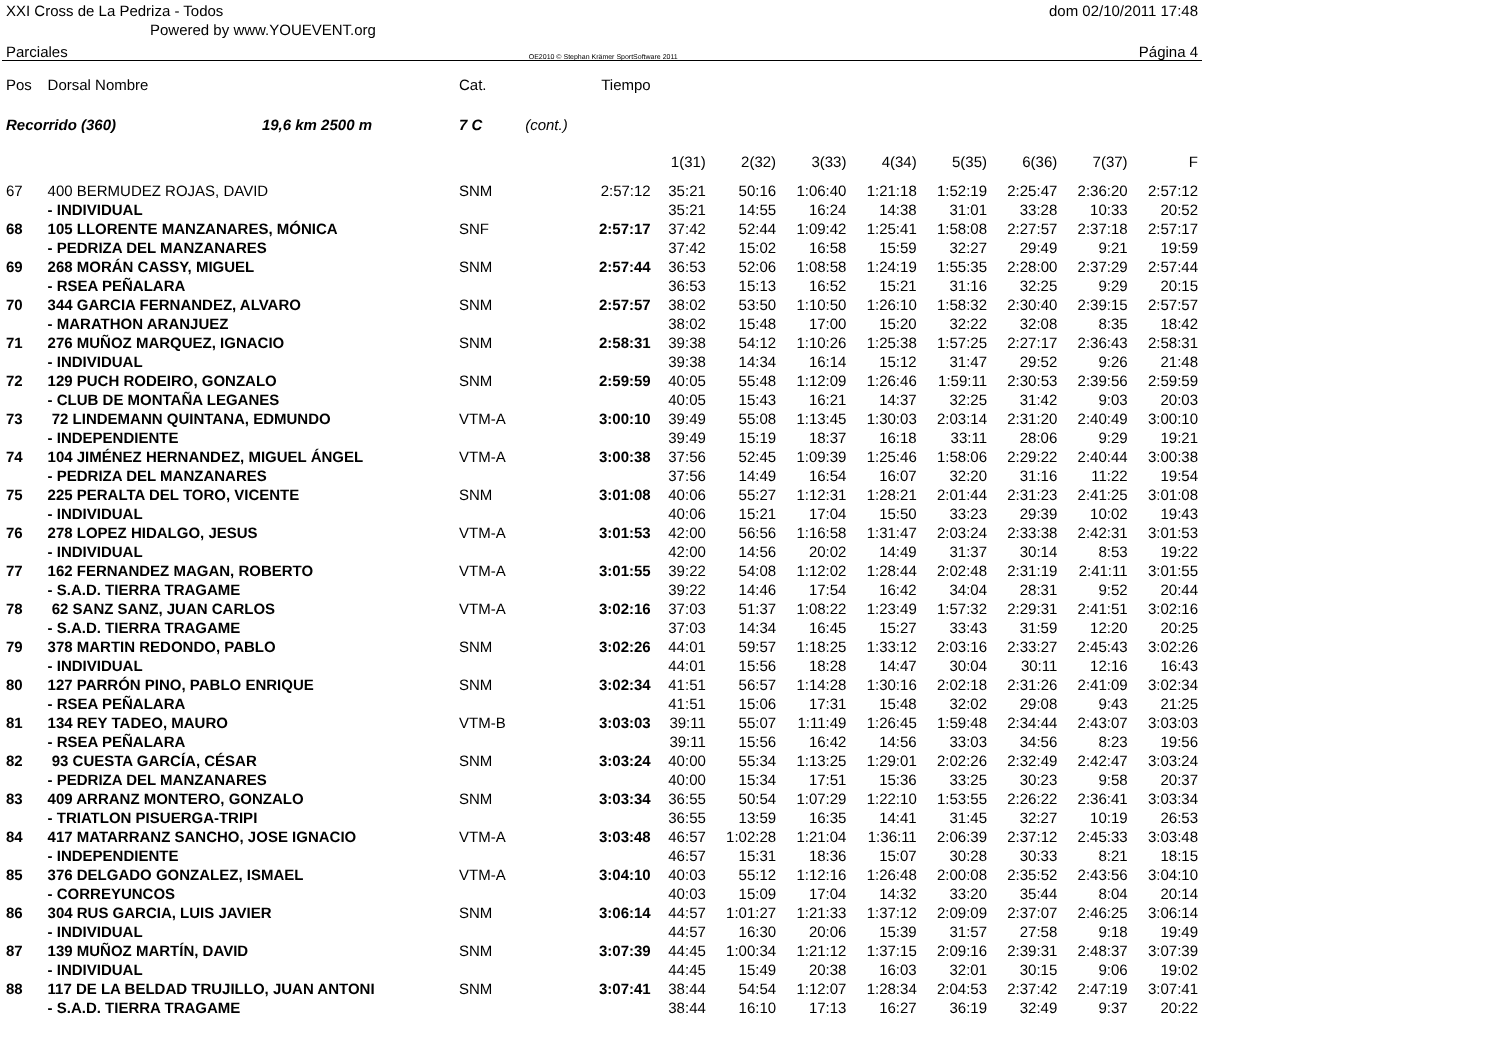XXI Cross de La Pedriza - Todos dom 02/10/2011 17:48
Powered by www.YOUEVENT.org
Parciales OE2010 © Stephan Krämer SportSoftware 2011 Página 4
| Pos | Dorsal Nombre | Cat. | | Tiempo | | | | | | | | |
| --- | --- | --- | --- | --- | --- | --- | --- | --- | --- | --- | --- | --- |
| Recorrido (360) 19,6 km 2500 m | | 7 C | (cont.) | | | | | | | | | |
| | | | | | 1(31) | 2(32) | 3(33) | 4(34) | 5(35) | 6(36) | 7(37) | F |
| 67 | 400 BERMUDEZ ROJAS, DAVID | SNM | | 2:57:12 | 35:21 | 50:16 | 1:06:40 | 1:21:18 | 1:52:19 | 2:25:47 | 2:36:20 | 2:57:12 |
| | - INDIVIDUAL | | | | 35:21 | 14:55 | 16:24 | 14:38 | 31:01 | 33:28 | 10:33 | 20:52 |
| 68 | 105 LLORENTE MANZANARES, MÓNICA | SNF | | 2:57:17 | 37:42 | 52:44 | 1:09:42 | 1:25:41 | 1:58:08 | 2:27:57 | 2:37:18 | 2:57:17 |
| | - PEDRIZA DEL MANZANARES | | | | 37:42 | 15:02 | 16:58 | 15:59 | 32:27 | 29:49 | 9:21 | 19:59 |
| 69 | 268 MORÁN CASSY, MIGUEL | SNM | | 2:57:44 | 36:53 | 52:06 | 1:08:58 | 1:24:19 | 1:55:35 | 2:28:00 | 2:37:29 | 2:57:44 |
| | - RSEA PEÑALARA | | | | 36:53 | 15:13 | 16:52 | 15:21 | 31:16 | 32:25 | 9:29 | 20:15 |
| 70 | 344 GARCIA FERNANDEZ, ALVARO | SNM | | 2:57:57 | 38:02 | 53:50 | 1:10:50 | 1:26:10 | 1:58:32 | 2:30:40 | 2:39:15 | 2:57:57 |
| | - MARATHON ARANJUEZ | | | | 38:02 | 15:48 | 17:00 | 15:20 | 32:22 | 32:08 | 8:35 | 18:42 |
| 71 | 276 MUÑOZ MARQUEZ, IGNACIO | SNM | | 2:58:31 | 39:38 | 54:12 | 1:10:26 | 1:25:38 | 1:57:25 | 2:27:17 | 2:36:43 | 2:58:31 |
| | - INDIVIDUAL | | | | 39:38 | 14:34 | 16:14 | 15:12 | 31:47 | 29:52 | 9:26 | 21:48 |
| 72 | 129 PUCH RODEIRO, GONZALO | SNM | | 2:59:59 | 40:05 | 55:48 | 1:12:09 | 1:26:46 | 1:59:11 | 2:30:53 | 2:39:56 | 2:59:59 |
| | - CLUB DE MONTAÑA LEGANES | | | | 40:05 | 15:43 | 16:21 | 14:37 | 32:25 | 31:42 | 9:03 | 20:03 |
| 73 | 72 LINDEMANN QUINTANA, EDMUNDO | VTM-A | | 3:00:10 | 39:49 | 55:08 | 1:13:45 | 1:30:03 | 2:03:14 | 2:31:20 | 2:40:49 | 3:00:10 |
| | - INDEPENDIENTE | | | | 39:49 | 15:19 | 18:37 | 16:18 | 33:11 | 28:06 | 9:29 | 19:21 |
| 74 | 104 JIMÉNEZ HERNANDEZ, MIGUEL ÁNGEL | VTM-A | | 3:00:38 | 37:56 | 52:45 | 1:09:39 | 1:25:46 | 1:58:06 | 2:29:22 | 2:40:44 | 3:00:38 |
| | - PEDRIZA DEL MANZANARES | | | | 37:56 | 14:49 | 16:54 | 16:07 | 32:20 | 31:16 | 11:22 | 19:54 |
| 75 | 225 PERALTA DEL TORO, VICENTE | SNM | | 3:01:08 | 40:06 | 55:27 | 1:12:31 | 1:28:21 | 2:01:44 | 2:31:23 | 2:41:25 | 3:01:08 |
| | - INDIVIDUAL | | | | 40:06 | 15:21 | 17:04 | 15:50 | 33:23 | 29:39 | 10:02 | 19:43 |
| 76 | 278 LOPEZ HIDALGO, JESUS | VTM-A | | 3:01:53 | 42:00 | 56:56 | 1:16:58 | 1:31:47 | 2:03:24 | 2:33:38 | 2:42:31 | 3:01:53 |
| | - INDIVIDUAL | | | | 42:00 | 14:56 | 20:02 | 14:49 | 31:37 | 30:14 | 8:53 | 19:22 |
| 77 | 162 FERNANDEZ MAGAN, ROBERTO | VTM-A | | 3:01:55 | 39:22 | 54:08 | 1:12:02 | 1:28:44 | 2:02:48 | 2:31:19 | 2:41:11 | 3:01:55 |
| | - S.A.D. TIERRA TRAGAME | | | | 39:22 | 14:46 | 17:54 | 16:42 | 34:04 | 28:31 | 9:52 | 20:44 |
| 78 | 62 SANZ SANZ, JUAN CARLOS | VTM-A | | 3:02:16 | 37:03 | 51:37 | 1:08:22 | 1:23:49 | 1:57:32 | 2:29:31 | 2:41:51 | 3:02:16 |
| | - S.A.D. TIERRA TRAGAME | | | | 37:03 | 14:34 | 16:45 | 15:27 | 33:43 | 31:59 | 12:20 | 20:25 |
| 79 | 378 MARTIN REDONDO, PABLO | SNM | | 3:02:26 | 44:01 | 59:57 | 1:18:25 | 1:33:12 | 2:03:16 | 2:33:27 | 2:45:43 | 3:02:26 |
| | - INDIVIDUAL | | | | 44:01 | 15:56 | 18:28 | 14:47 | 30:04 | 30:11 | 12:16 | 16:43 |
| 80 | 127 PARRÓN PINO, PABLO ENRIQUE | SNM | | 3:02:34 | 41:51 | 56:57 | 1:14:28 | 1:30:16 | 2:02:18 | 2:31:26 | 2:41:09 | 3:02:34 |
| | - RSEA PEÑALARA | | | | 41:51 | 15:06 | 17:31 | 15:48 | 32:02 | 29:08 | 9:43 | 21:25 |
| 81 | 134 REY TADEO, MAURO | VTM-B | | 3:03:03 | 39:11 | 55:07 | 1:11:49 | 1:26:45 | 1:59:48 | 2:34:44 | 2:43:07 | 3:03:03 |
| | - RSEA PEÑALARA | | | | 39:11 | 15:56 | 16:42 | 14:56 | 33:03 | 34:56 | 8:23 | 19:56 |
| 82 | 93 CUESTA GARCÍA, CÉSAR | SNM | | 3:03:24 | 40:00 | 55:34 | 1:13:25 | 1:29:01 | 2:02:26 | 2:32:49 | 2:42:47 | 3:03:24 |
| | - PEDRIZA DEL MANZANARES | | | | 40:00 | 15:34 | 17:51 | 15:36 | 33:25 | 30:23 | 9:58 | 20:37 |
| 83 | 409 ARRANZ MONTERO, GONZALO | SNM | | 3:03:34 | 36:55 | 50:54 | 1:07:29 | 1:22:10 | 1:53:55 | 2:26:22 | 2:36:41 | 3:03:34 |
| | - TRIATLON PISUERGA-TRIPI | | | | 36:55 | 13:59 | 16:35 | 14:41 | 31:45 | 32:27 | 10:19 | 26:53 |
| 84 | 417 MATARRANZ SANCHO, JOSE IGNACIO | VTM-A | | 3:03:48 | 46:57 | 1:02:28 | 1:21:04 | 1:36:11 | 2:06:39 | 2:37:12 | 2:45:33 | 3:03:48 |
| | - INDEPENDIENTE | | | | 46:57 | 15:31 | 18:36 | 15:07 | 30:28 | 30:33 | 8:21 | 18:15 |
| 85 | 376 DELGADO GONZALEZ, ISMAEL | VTM-A | | 3:04:10 | 40:03 | 55:12 | 1:12:16 | 1:26:48 | 2:00:08 | 2:35:52 | 2:43:56 | 3:04:10 |
| | - CORREYUNCOS | | | | 40:03 | 15:09 | 17:04 | 14:32 | 33:20 | 35:44 | 8:04 | 20:14 |
| 86 | 304 RUS GARCIA, LUIS JAVIER | SNM | | 3:06:14 | 44:57 | 1:01:27 | 1:21:33 | 1:37:12 | 2:09:09 | 2:37:07 | 2:46:25 | 3:06:14 |
| | - INDIVIDUAL | | | | 44:57 | 16:30 | 20:06 | 15:39 | 31:57 | 27:58 | 9:18 | 19:49 |
| 87 | 139 MUÑOZ MARTÍN, DAVID | SNM | | 3:07:39 | 44:45 | 1:00:34 | 1:21:12 | 1:37:15 | 2:09:16 | 2:39:31 | 2:48:37 | 3:07:39 |
| | - INDIVIDUAL | | | | 44:45 | 15:49 | 20:38 | 16:03 | 32:01 | 30:15 | 9:06 | 19:02 |
| 88 | 117 DE LA BELDAD TRUJILLO, JUAN ANTONI | SNM | | 3:07:41 | 38:44 | 54:54 | 1:12:07 | 1:28:34 | 2:04:53 | 2:37:42 | 2:47:19 | 3:07:41 |
| | - S.A.D. TIERRA TRAGAME | | | | 38:44 | 16:10 | 17:13 | 16:27 | 36:19 | 32:49 | 9:37 | 20:22 |